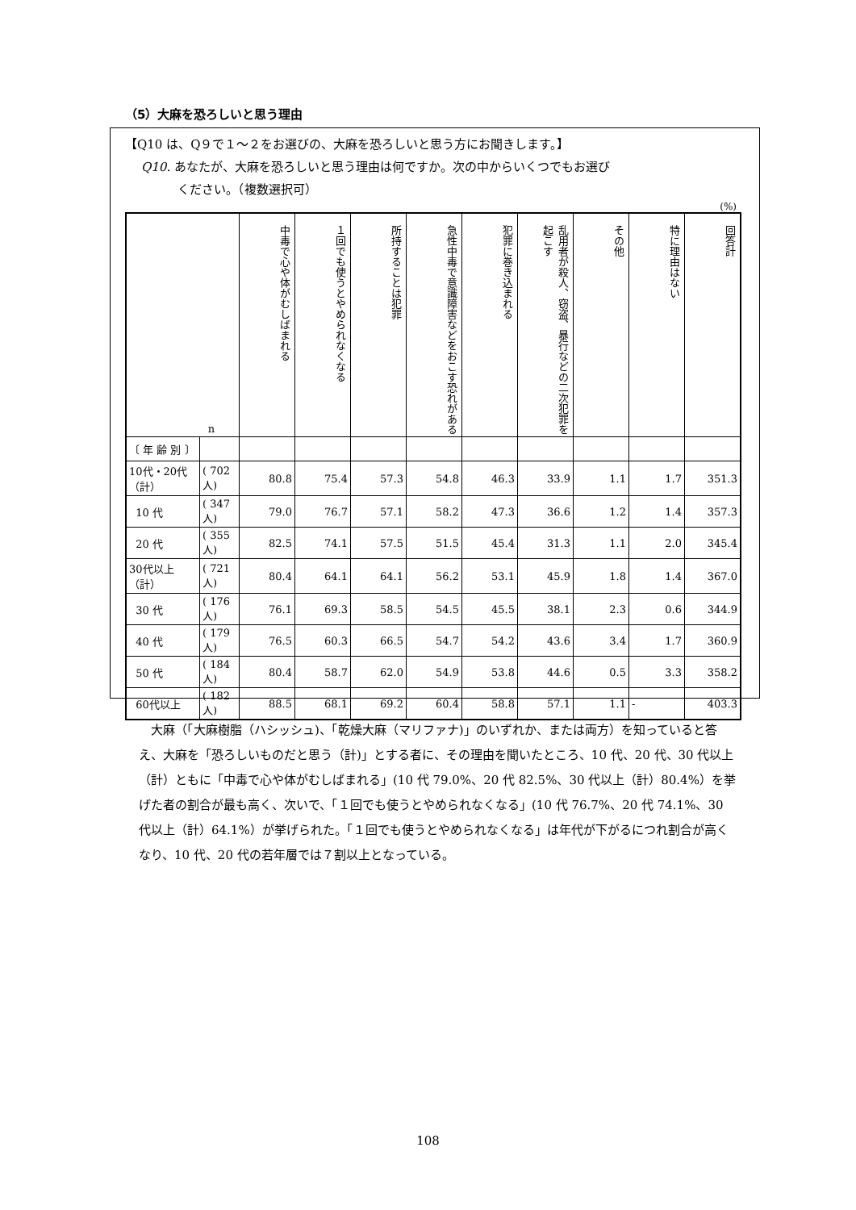（5）大麻を恐ろしいと思う理由
【Q10 は、Q９で１～２をお選びの、大麻を恐ろしいと思う方にお聞きします。】
Q10. あなたが、大麻を恐ろしいと思う理由は何ですか。次の中からいくつでもお選び
   ください。（複数選択可）
(%)
| n | | 中毒で心や体がむしばまれる | １回でも使うとやめられなくなる | 所持することは犯罪 | 急性中毒で意識障害などをおこす恐れがある | 犯罪に巻き込まれる | 乱用者が殺人、窃盗、暴行などの二次犯罪を起こす | その他 | 特に理由はない | 回答計 |
| --- | --- | --- | --- | --- | --- | --- | --- | --- | --- | --- |
| 〔 年 齢 別 〕 | | | | | | | | | | |
| 10代・20代（計） | ( 702人) | 80.8 | 75.4 | 57.3 | 54.8 | 46.3 | 33.9 | 1.1 | 1.7 | 351.3 |
| 10 代 | ( 347人) | 79.0 | 76.7 | 57.1 | 58.2 | 47.3 | 36.6 | 1.2 | 1.4 | 357.3 |
| 20 代 | ( 355人) | 82.5 | 74.1 | 57.5 | 51.5 | 45.4 | 31.3 | 1.1 | 2.0 | 345.4 |
| 30代以上（計） | ( 721人) | 80.4 | 64.1 | 64.1 | 56.2 | 53.1 | 45.9 | 1.8 | 1.4 | 367.0 |
| 30 代 | ( 176人) | 76.1 | 69.3 | 58.5 | 54.5 | 45.5 | 38.1 | 2.3 | 0.6 | 344.9 |
| 40 代 | ( 179人) | 76.5 | 60.3 | 66.5 | 54.7 | 54.2 | 43.6 | 3.4 | 1.7 | 360.9 |
| 50 代 | ( 184人) | 80.4 | 58.7 | 62.0 | 54.9 | 53.8 | 44.6 | 0.5 | 3.3 | 358.2 |
| 60代以上 | ( 182人) | 88.5 | 68.1 | 69.2 | 60.4 | 58.8 | 57.1 | 1.1 | - | 403.3 |
大麻（「大麻樹脂（ハシッシュ)、「乾燥大麻（マリファナ)」のいずれか、または両方）を知っていると答え、大麻を「恐ろしいものだと思う（計)」とする者に、その理由を聞いたところ、10 代、20 代、30 代以上（計）ともに「中毒で心や体がむしばまれる」(10 代 79.0%、20 代 82.5%、30 代以上（計）80.4%）を挙げた者の割合が最も高く、次いで、「１回でも使うとやめられなくなる」(10 代 76.7%、20 代 74.1%、30 代以上（計）64.1%）が挙げられた。「１回でも使うとやめられなくなる」は年代が下がるにつれ割合が高くなり、10 代、20 代の若年層では７割以上となっている。
108